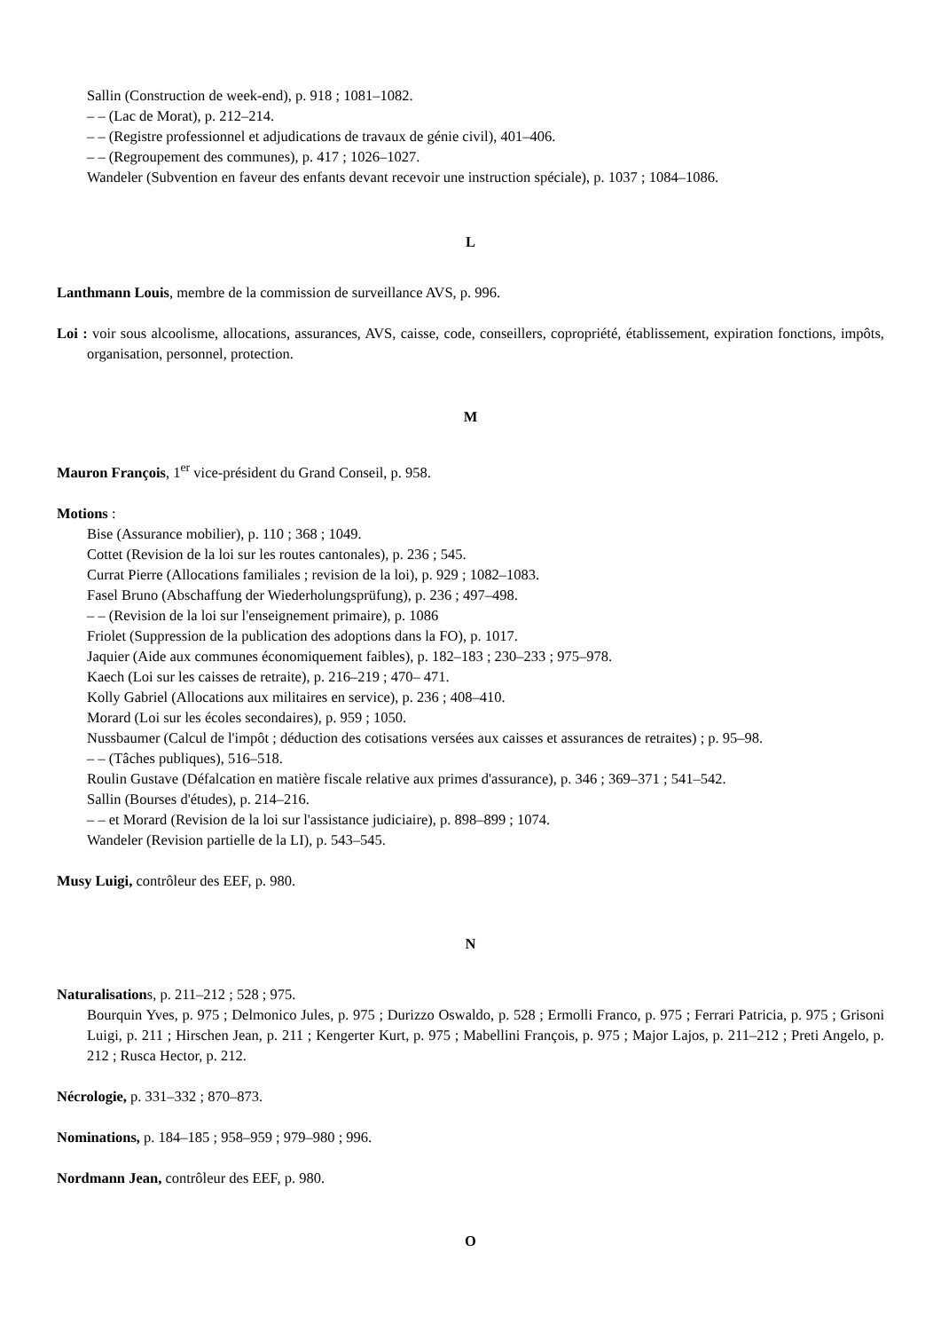Sallin (Construction de week-end), p. 918 ; 1081–1082.
– – (Lac de Morat), p. 212–214.
– – (Registre professionnel et adjudications de travaux de génie civil), 401–406.
– – (Regroupement des communes), p. 417 ; 1026–1027.
Wandeler (Subvention en faveur des enfants devant recevoir une instruction spéciale), p. 1037 ; 1084–1086.
L
Lanthmann Louis, membre de la commission de surveillance AVS, p. 996.
Loi : voir sous alcoolisme, allocations, assurances, AVS, caisse, code, conseillers, copropriété, établissement, expiration fonctions, impôts, organisation, personnel, protection.
M
Mauron François, 1<sup>er</sup> vice-président du Grand Conseil, p. 958.
Motions :
Bise (Assurance mobilier), p. 110 ; 368 ; 1049.
Cottet (Revision de la loi sur les routes cantonales), p. 236 ; 545.
Currat Pierre (Allocations familiales ; revision de la loi), p. 929 ; 1082–1083.
Fasel Bruno (Abschaffung der Wiederholungsprüfung), p. 236 ; 497–498.
– – (Revision de la loi sur l'enseignement primaire), p. 1086
Friolet (Suppression de la publication des adoptions dans la FO), p. 1017.
Jaquier (Aide aux communes économiquement faibles), p. 182–183 ; 230–233 ; 975–978.
Kaech (Loi sur les caisses de retraite), p. 216–219 ; 470– 471.
Kolly Gabriel (Allocations aux militaires en service), p. 236 ; 408–410.
Morard (Loi sur les écoles secondaires), p. 959 ; 1050.
Nussbaumer (Calcul de l'impôt ; déduction des cotisations versées aux caisses et assurances de retraites) ; p. 95–98.
– – (Tâches publiques), 516–518.
Roulin Gustave (Défalcation en matière fiscale relative aux primes d'assurance), p. 346 ; 369–371 ; 541–542.
Sallin (Bourses d'études), p. 214–216.
– – et Morard (Revision de la loi sur l'assistance judiciaire), p. 898–899 ; 1074.
Wandeler (Revision partielle de la LI), p. 543–545.
Musy Luigi, contrôleur des EEF, p. 980.
N
Naturalisations, p. 211–212 ; 528 ; 975.
Bourquin Yves, p. 975 ; Delmonico Jules, p. 975 ; Durizzo Oswaldo, p. 528 ; Ermolli Franco, p. 975 ; Ferrari Patricia, p. 975 ; Grisoni Luigi, p. 211 ; Hirschen Jean, p. 211 ; Kengerter Kurt, p. 975 ; Mabellini François, p. 975 ; Major Lajos, p. 211–212 ; Preti Angelo, p. 212 ; Rusca Hector, p. 212.
Nécrologie, p. 331–332 ; 870–873.
Nominations, p. 184–185 ; 958–959 ; 979–980 ; 996.
Nordmann Jean, contrôleur des EEF, p. 980.
O